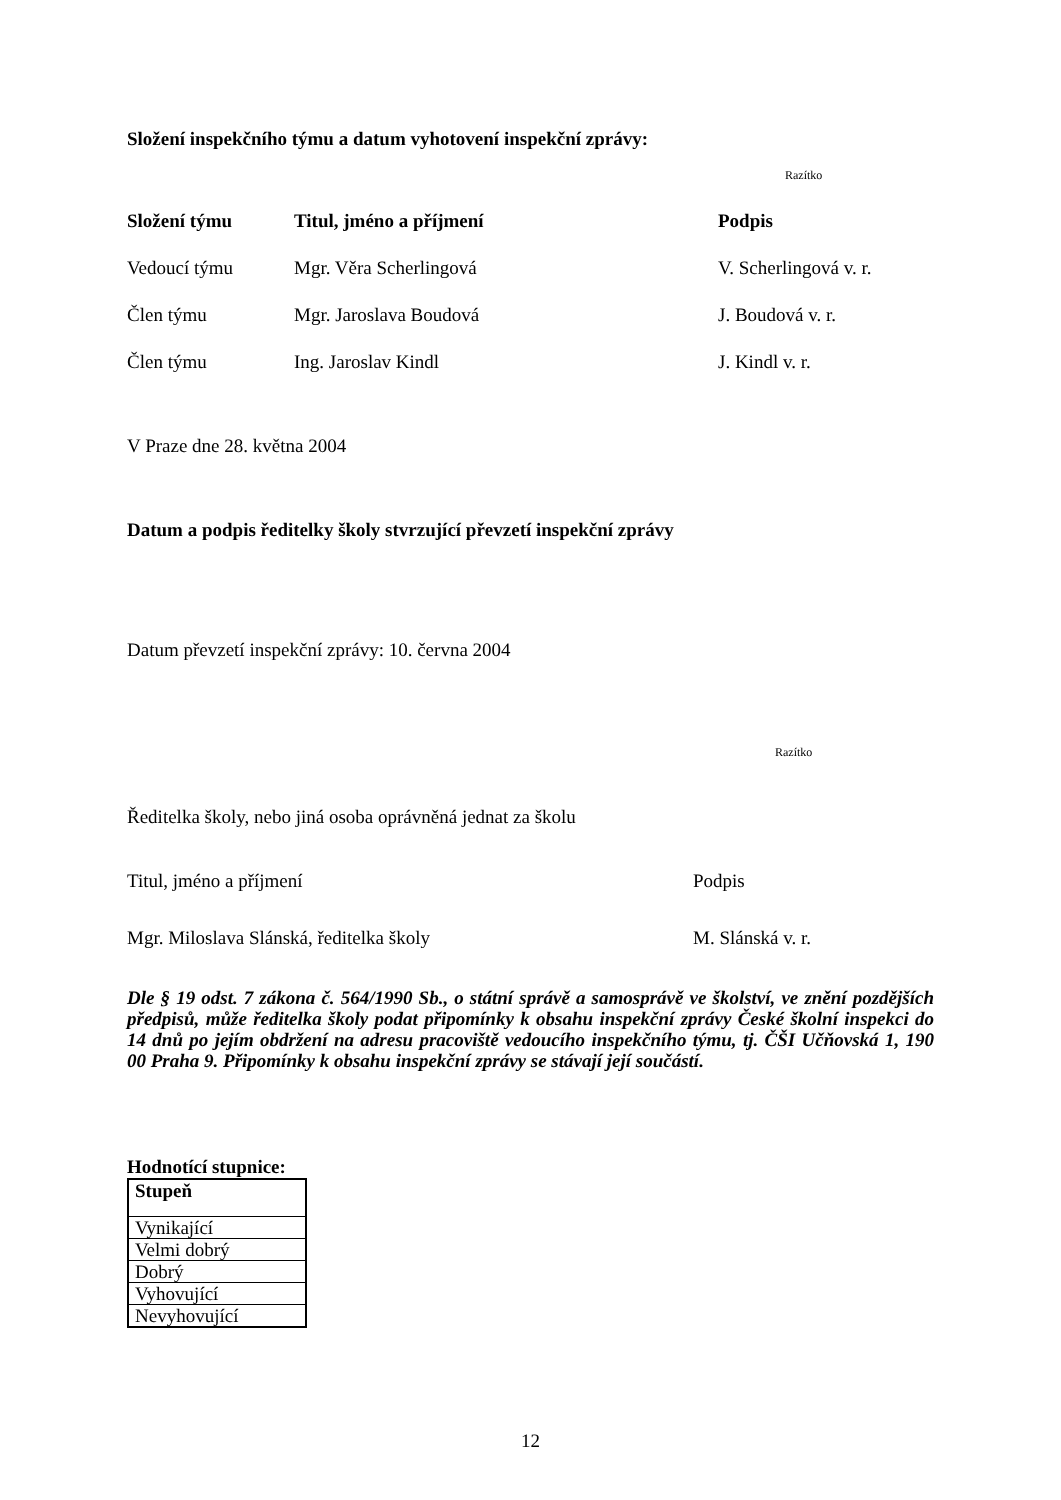Složení inspekčního týmu a datum vyhotovení inspekční zprávy:
Razítko
| Složení týmu | Titul, jméno a příjmení | Podpis |
| --- | --- | --- |
| Vedoucí týmu | Mgr. Věra Scherlingová | V. Scherlingová v. r. |
| Člen týmu | Mgr. Jaroslava Boudová | J. Boudová v. r. |
| Člen týmu | Ing. Jaroslav Kindl | J. Kindl v. r. |
V Praze dne 28. května 2004
Datum a podpis ředitelky školy stvrzující převzetí inspekční zprávy
Datum převzetí inspekční zprávy: 10. června 2004
Razítko
Ředitelka školy, nebo jiná osoba oprávněná jednat za školu
Titul, jméno a příjmení Podpis
Mgr. Miloslava Slánská, ředitelka školy M. Slánská v. r.
Dle § 19 odst. 7 zákona č. 564/1990 Sb., o státní správě a samosprávě ve školství, ve znění pozdějších předpisů, může ředitelka školy podat připomínky k obsahu inspekční zprávy České školní inspekci do 14 dnů po jejím obdržení na adresu pracoviště vedoucího inspekčního týmu, tj. ČŠI Učňovská 1, 190 00 Praha 9. Připomínky k obsahu inspekční zprávy se stávají její součástí.
Hodnotící stupnice:
| Stupeň |
| --- |
| Vynikající |
| Velmi dobrý |
| Dobrý |
| Vyhovující |
| Nevyhovující |
12